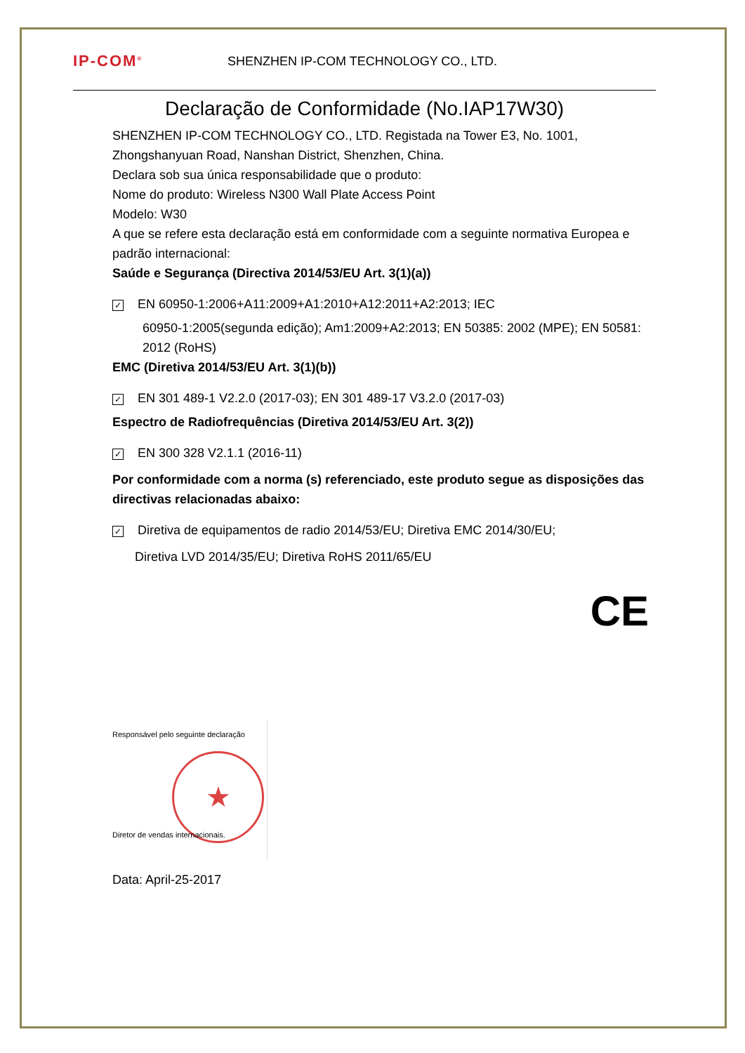IP-COM<sup>®</sup>
SHENZHEN IP-COM TECHNOLOGY CO., LTD.
Declaração de Conformidade (No.IAP17W30)
SHENZHEN IP-COM TECHNOLOGY CO., LTD. Registada na Tower E3, No. 1001, Zhongshanyuan Road, Nanshan District, Shenzhen, China.
Declara sob sua única responsabilidade que o produto:
Nome do produto: Wireless N300 Wall Plate Access Point
Modelo: W30
A que se refere esta declaração está em conformidade com a seguinte normativa Europea e padrão internacional:
Saúde e Segurança (Directiva 2014/53/EU Art. 3(1)(a))
✓ EN 60950-1:2006+A11:2009+A1:2010+A12:2011+A2:2013; IEC
60950-1:2005(segunda edição); Am1:2009+A2:2013; EN 50385: 2002 (MPE); EN 50581: 2012 (RoHS)
EMC (Diretiva 2014/53/EU Art. 3(1)(b))
✓ EN 301 489-1 V2.2.0 (2017-03); EN 301 489-17 V3.2.0 (2017-03)
Espectro de Radiofrequências (Diretiva 2014/53/EU Art. 3(2))
✓ EN 300 328 V2.1.1 (2016-11)
Por conformidade com a norma (s) referenciado, este produto segue as disposições das directivas relacionadas abaixo:
✓ Diretiva de equipamentos de radio 2014/53/EU; Diretiva EMC 2014/30/EU;
Diretiva LVD 2014/35/EU; Diretiva RoHS 2011/65/EU
CE
Responsável pelo seguinte declaração
★
Diretor de vendas internacionais.
Data: April-25-2017